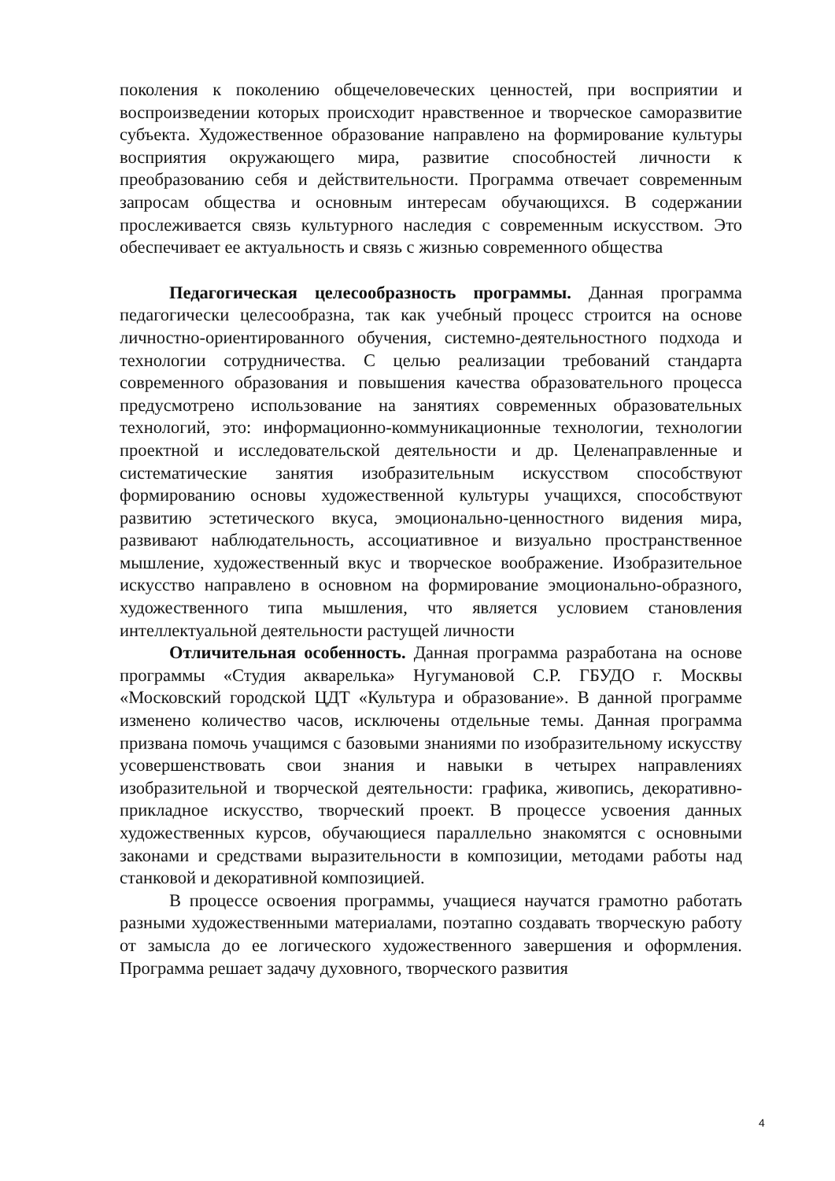поколения к поколению общечеловеческих ценностей, при восприятии и воспроизведении которых происходит нравственное и творческое саморазвитие субъекта. Художественное образование направлено на формирование культуры восприятия окружающего мира, развитие способностей личности к преобразованию себя и действительности. Программа отвечает современным запросам общества и основным интересам обучающихся. В содержании прослеживается связь культурного наследия с современным искусством. Это обеспечивает ее актуальность и связь с жизнью современного общества
Педагогическая целесообразность программы. Данная программа педагогически целесообразна, так как учебный процесс строится на основе личностно-ориентированного обучения, системно-деятельностного подхода и технологии сотрудничества. С целью реализации требований стандарта современного образования и повышения качества образовательного процесса предусмотрено использование на занятиях современных образовательных технологий, это: информационно-коммуникационные технологии, технологии проектной и исследовательской деятельности и др. Целенаправленные и систематические занятия изобразительным искусством способствуют формированию основы художественной культуры учащихся, способствуют развитию эстетического вкуса, эмоционально-ценностного видения мира, развивают наблюдательность, ассоциативное и визуально пространственное мышление, художественный вкус и творческое воображение. Изобразительное искусство направлено в основном на формирование эмоционально-образного, художественного типа мышления, что является условием становления интеллектуальной деятельности растущей личности
Отличительная особенность. Данная программа разработана на основе программы «Студия акварелька» Нугумановой С.Р. ГБУДО г. Москвы «Московский городской ЦДТ «Культура и образование». В данной программе изменено количество часов, исключены отдельные темы. Данная программа призвана помочь учащимся с базовыми знаниями по изобразительному искусству усовершенствовать свои знания и навыки в четырех направлениях изобразительной и творческой деятельности: графика, живопись, декоративно-прикладное искусство, творческий проект. В процессе усвоения данных художественных курсов, обучающиеся параллельно знакомятся с основными законами и средствами выразительности в композиции, методами работы над станковой и декоративной композицией.
В процессе освоения программы, учащиеся научатся грамотно работать разными художественными материалами, поэтапно создавать творческую работу от замысла до ее логического художественного завершения и оформления. Программа решает задачу духовного, творческого развития
4